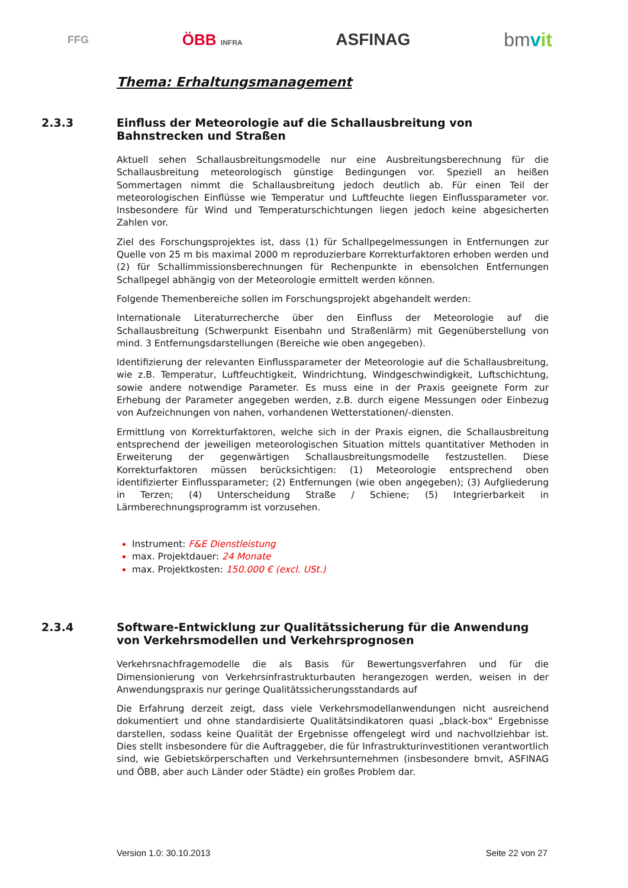FFG ÖBB INFRA ASFINAG bmvit
Thema: Erhaltungsmanagement
2.3.3 Einfluss der Meteorologie auf die Schallausbreitung von Bahnstrecken und Straßen
Aktuell sehen Schallausbreitungsmodelle nur eine Ausbreitungsberechnung für die Schallausbreitung meteorologisch günstige Bedingungen vor. Speziell an heißen Sommertagen nimmt die Schallausbreitung jedoch deutlich ab. Für einen Teil der meteorologischen Einflüsse wie Temperatur und Luftfeuchte liegen Einflussparameter vor. Insbesondere für Wind und Temperaturschichtungen liegen jedoch keine abgesicherten Zahlen vor.
Ziel des Forschungsprojektes ist, dass (1) für Schallpegelmessungen in Entfernungen zur Quelle von 25 m bis maximal 2000 m reproduzierbare Korrekturfaktoren erhoben werden und (2) für Schallimmissionsberechnungen für Rechenpunkte in ebensolchen Entfernungen Schallpegel abhängig von der Meteorologie ermittelt werden können.
Folgende Themenbereiche sollen im Forschungsprojekt abgehandelt werden:
Internationale Literaturrecherche über den Einfluss der Meteorologie auf die Schallausbreitung (Schwerpunkt Eisenbahn und Straßenlärm) mit Gegenüberstellung von mind. 3 Entfernungsdarstellungen (Bereiche wie oben angegeben).
Identifizierung der relevanten Einflussparameter der Meteorologie auf die Schallausbreitung, wie z.B. Temperatur, Luftfeuchtigkeit, Windrichtung, Windgeschwindigkeit, Luftschichtung, sowie andere notwendige Parameter. Es muss eine in der Praxis geeignete Form zur Erhebung der Parameter angegeben werden, z.B. durch eigene Messungen oder Einbezug von Aufzeichnungen von nahen, vorhandenen Wetterstationen/-diensten.
Ermittlung von Korrekturfaktoren, welche sich in der Praxis eignen, die Schallausbreitung entsprechend der jeweiligen meteorologischen Situation mittels quantitativer Methoden in Erweiterung der gegenwärtigen Schallausbreitungsmodelle festzustellen. Diese Korrekturfaktoren müssen berücksichtigen: (1) Meteorologie entsprechend oben identifizierter Einflussparameter; (2) Entfernungen (wie oben angegeben); (3) Aufgliederung in Terzen; (4) Unterscheidung Straße / Schiene; (5) Integrierbarkeit in Lärmberechnungsprogramm ist vorzusehen.
Instrument: F&E Dienstleistung
max. Projektdauer: 24 Monate
max. Projektkosten: 150.000 € (excl. USt.)
2.3.4 Software-Entwicklung zur Qualitätssicherung für die Anwendung von Verkehrsmodellen und Verkehrsprognosen
Verkehrsnachfragemodelle die als Basis für Bewertungsverfahren und für die Dimensionierung von Verkehrsinfrastrukturbauten herangezogen werden, weisen in der Anwendungspraxis nur geringe Qualitätssicherungsstandards auf
Die Erfahrung derzeit zeigt, dass viele Verkehrsmodellanwendungen nicht ausreichend dokumentiert und ohne standardisierte Qualitätsindikatoren quasi „black-box“ Ergebnisse darstellen, sodass keine Qualität der Ergebnisse offengelegt wird und nachvollziehbar ist. Dies stellt insbesondere für die Auftraggeber, die für Infrastrukturinvestitionen verantwortlich sind, wie Gebietskörperschaften und Verkehrsunternehmen (insbesondere bmvit, ASFINAG und ÖBB, aber auch Länder oder Städte) ein großes Problem dar.
Version 1.0: 30.10.2013 Seite 22 von 27